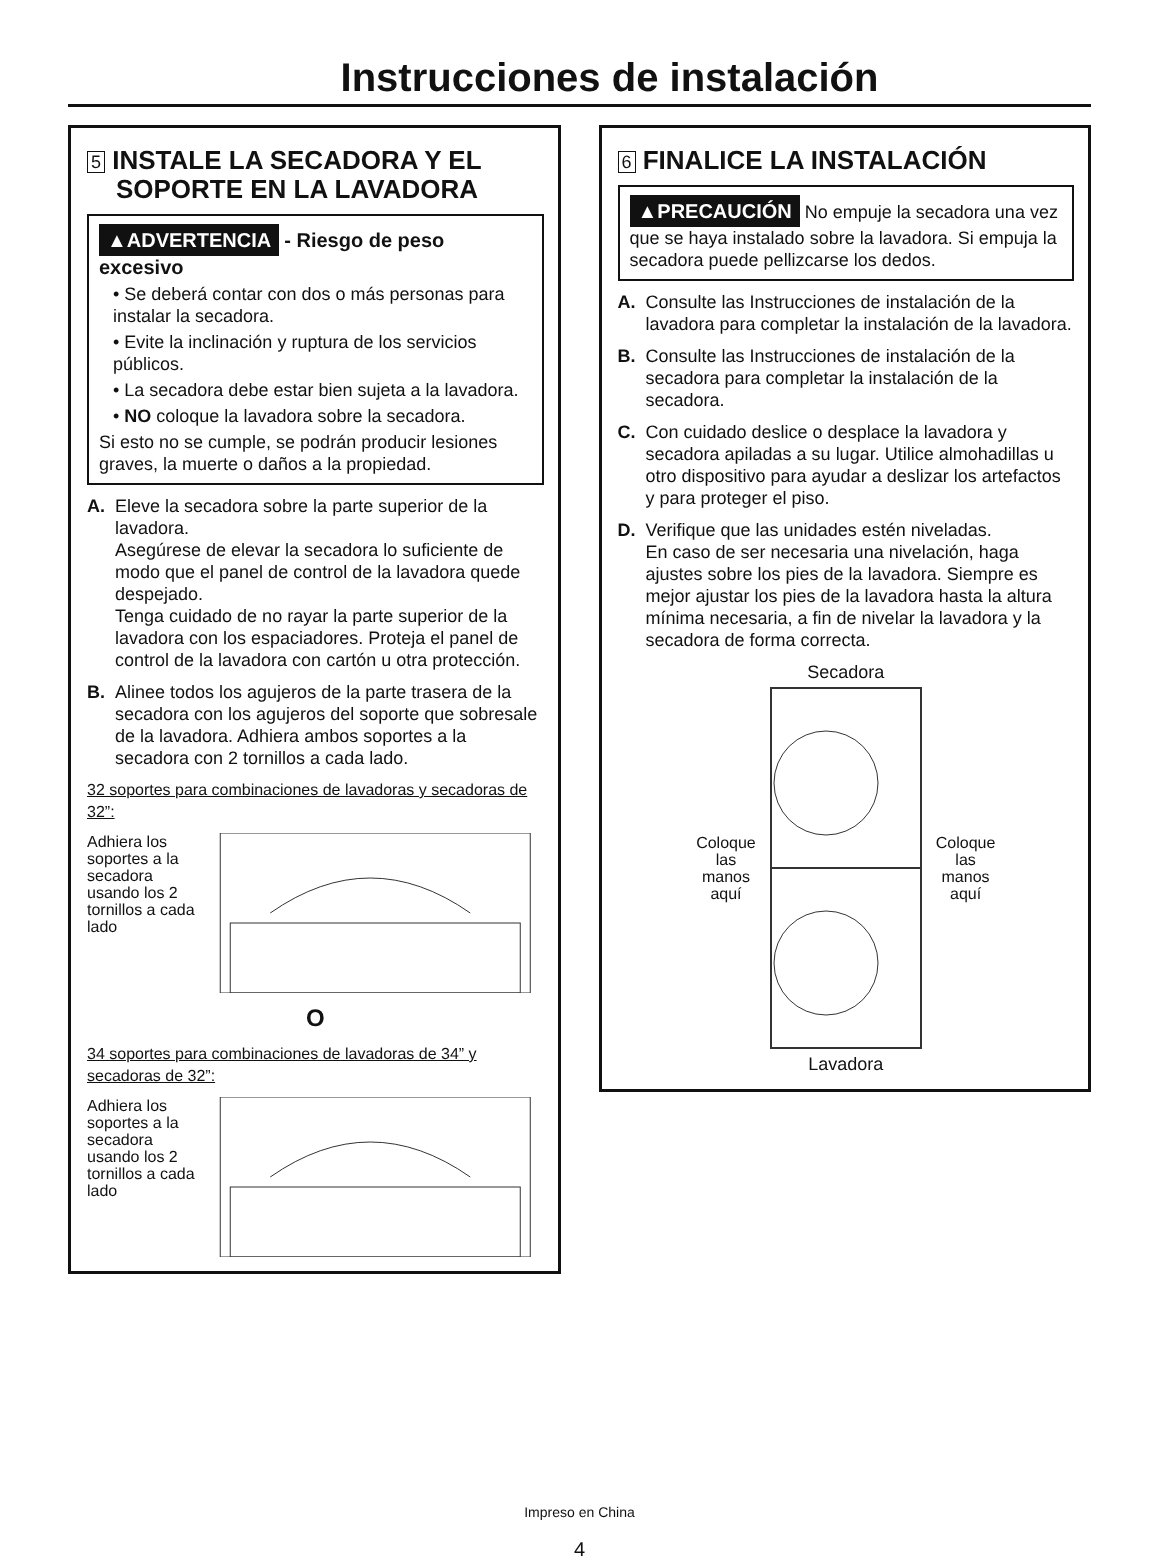Instrucciones de instalación
5 INSTALE LA SECADORA Y EL
SOPORTE EN LA LAVADORA
▲ADVERTENCIA - Riesgo de peso excesivo
• Se deberá contar con dos o más personas para instalar la secadora.
• Evite la inclinación y ruptura de los servicios públicos.
• La secadora debe estar bien sujeta a la lavadora.
• NO coloque la lavadora sobre la secadora.
Si esto no se cumple, se podrán producir lesiones graves, la muerte o daños a la propiedad.
A. Eleve la secadora sobre la parte superior de la lavadora.
Asegúrese de elevar la secadora lo suficiente de modo que el panel de control de la lavadora quede despejado.
Tenga cuidado de no rayar la parte superior de la lavadora con los espaciadores. Proteja el panel de control de la lavadora con cartón u otra protección.
B. Alinee todos los agujeros de la parte trasera de la secadora con los agujeros del soporte que sobresale de la lavadora. Adhiera ambos soportes a la secadora con 2 tornillos a cada lado.
32 soportes para combinaciones de lavadoras y secadoras de 32”:
Adhiera los soportes a la secadora usando los 2 tornillos a cada lado
O
34 soportes para combinaciones de lavadoras de 34” y secadoras de 32”:
Adhiera los soportes a la secadora usando los 2 tornillos a cada lado
6 FINALICE LA INSTALACIÓN
▲PRECAUCIÓN No empuje la secadora una vez que se haya instalado sobre la lavadora. Si empuja la secadora puede pellizcarse los dedos.
A. Consulte las Instrucciones de instalación de la lavadora para completar la instalación de la lavadora.
B. Consulte las Instrucciones de instalación de la secadora para completar la instalación de la secadora.
C. Con cuidado deslice o desplace la lavadora y secadora apiladas a su lugar. Utilice almohadillas u otro dispositivo para ayudar a deslizar los artefactos y para proteger el piso.
D. Verifique que las unidades estén niveladas.
En caso de ser necesaria una nivelación, haga ajustes sobre los pies de la lavadora. Siempre es mejor ajustar los pies de la lavadora hasta la altura mínima necesaria, a fin de nivelar la lavadora y la secadora de forma correcta.
Secadora
Coloque
las
manos
aquí
Coloque
las
manos
aquí
Lavadora
Impreso en China
4